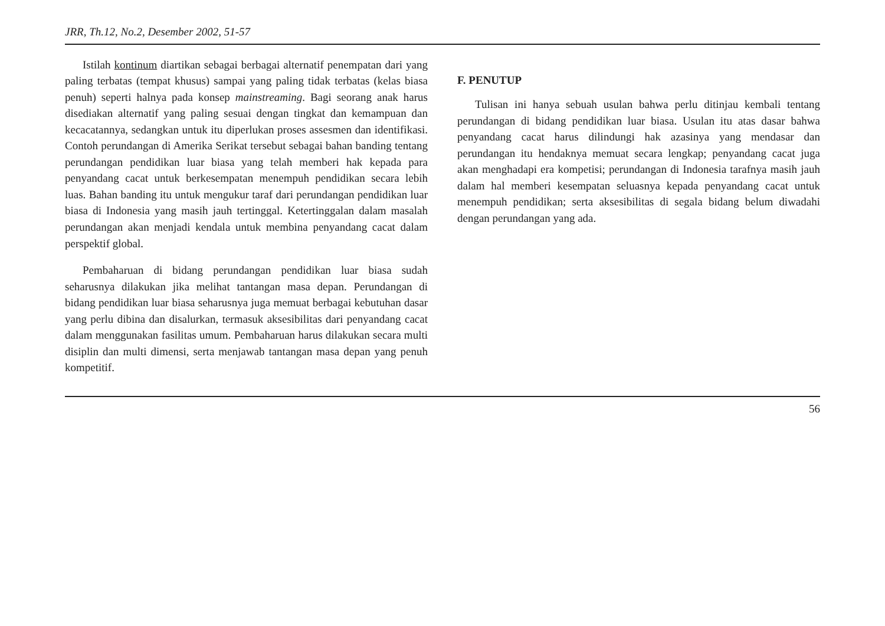JRR, Th.12, No.2, Desember 2002, 51-57
Istilah kontinum diartikan sebagai berbagai alternatif penempatan dari yang paling terbatas (tempat khusus) sampai yang paling tidak terbatas (kelas biasa penuh) seperti halnya pada konsep mainstreaming. Bagi seorang anak harus disediakan alternatif yang paling sesuai dengan tingkat dan kemampuan dan kecacatannya, sedangkan untuk itu diperlukan proses assesmen dan identifikasi. Contoh perundangan di Amerika Serikat tersebut sebagai bahan banding tentang perundangan pendidikan luar biasa yang telah memberi hak kepada para penyandang cacat untuk berkesempatan menempuh pendidikan secara lebih luas. Bahan banding itu untuk mengukur taraf dari perundangan pendidikan luar biasa di Indonesia yang masih jauh tertinggal. Ketertinggalan dalam masalah perundangan akan menjadi kendala untuk membina penyandang cacat dalam perspektif global.
Pembaharuan di bidang perundangan pendidikan luar biasa sudah seharusnya dilakukan jika melihat tantangan masa depan. Perundangan di bidang pendidikan luar biasa seharusnya juga memuat berbagai kebutuhan dasar yang perlu dibina dan disalurkan, termasuk aksesibilitas dari penyandang cacat dalam menggunakan fasilitas umum. Pembaharuan harus dilakukan secara multi disiplin dan multi dimensi, serta menjawab tantangan masa depan yang penuh kompetitif.
F. PENUTUP
Tulisan ini hanya sebuah usulan bahwa perlu ditinjau kembali tentang perundangan di bidang pendidikan luar biasa. Usulan itu atas dasar bahwa penyandang cacat harus dilindungi hak azasinya yang mendasar dan perundangan itu hendaknya memuat secara lengkap; penyandang cacat juga akan menghadapi era kompetisi; perundangan di Indonesia tarafnya masih jauh dalam hal memberi kesempatan seluasnya kepada penyandang cacat untuk menempuh pendidikan; serta aksesibilitas di segala bidang belum diwadahi dengan perundangan yang ada.
56